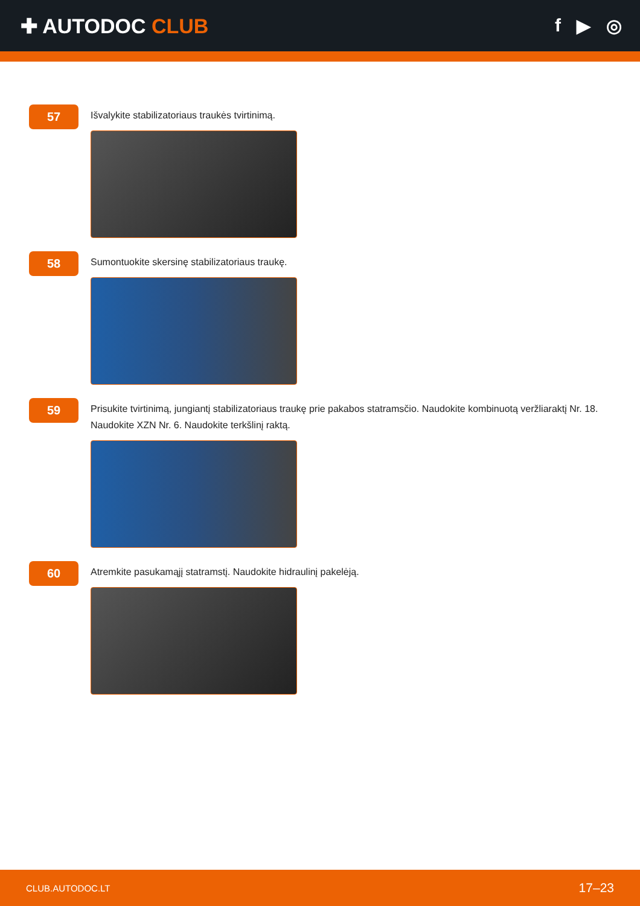✚ AUTODOC CLUB f ▶ ◎
57
Išvalykite stabilizatoriaus traukės tvirtinimą.
58
Sumontuokite skersinę stabilizatoriaus traukę.
59
Prisukite tvirtinimą, jungiantį stabilizatoriaus traukę prie pakabos statramsčio. Naudokite kombinuotą veržliaraktį Nr. 18. Naudokite XZN Nr. 6. Naudokite terkšlinį raktą.
60
Atremkite pasukamąjį statramstį. Naudokite hidraulinį pakelėją.
CLUB.AUTODOC.LT 17–23